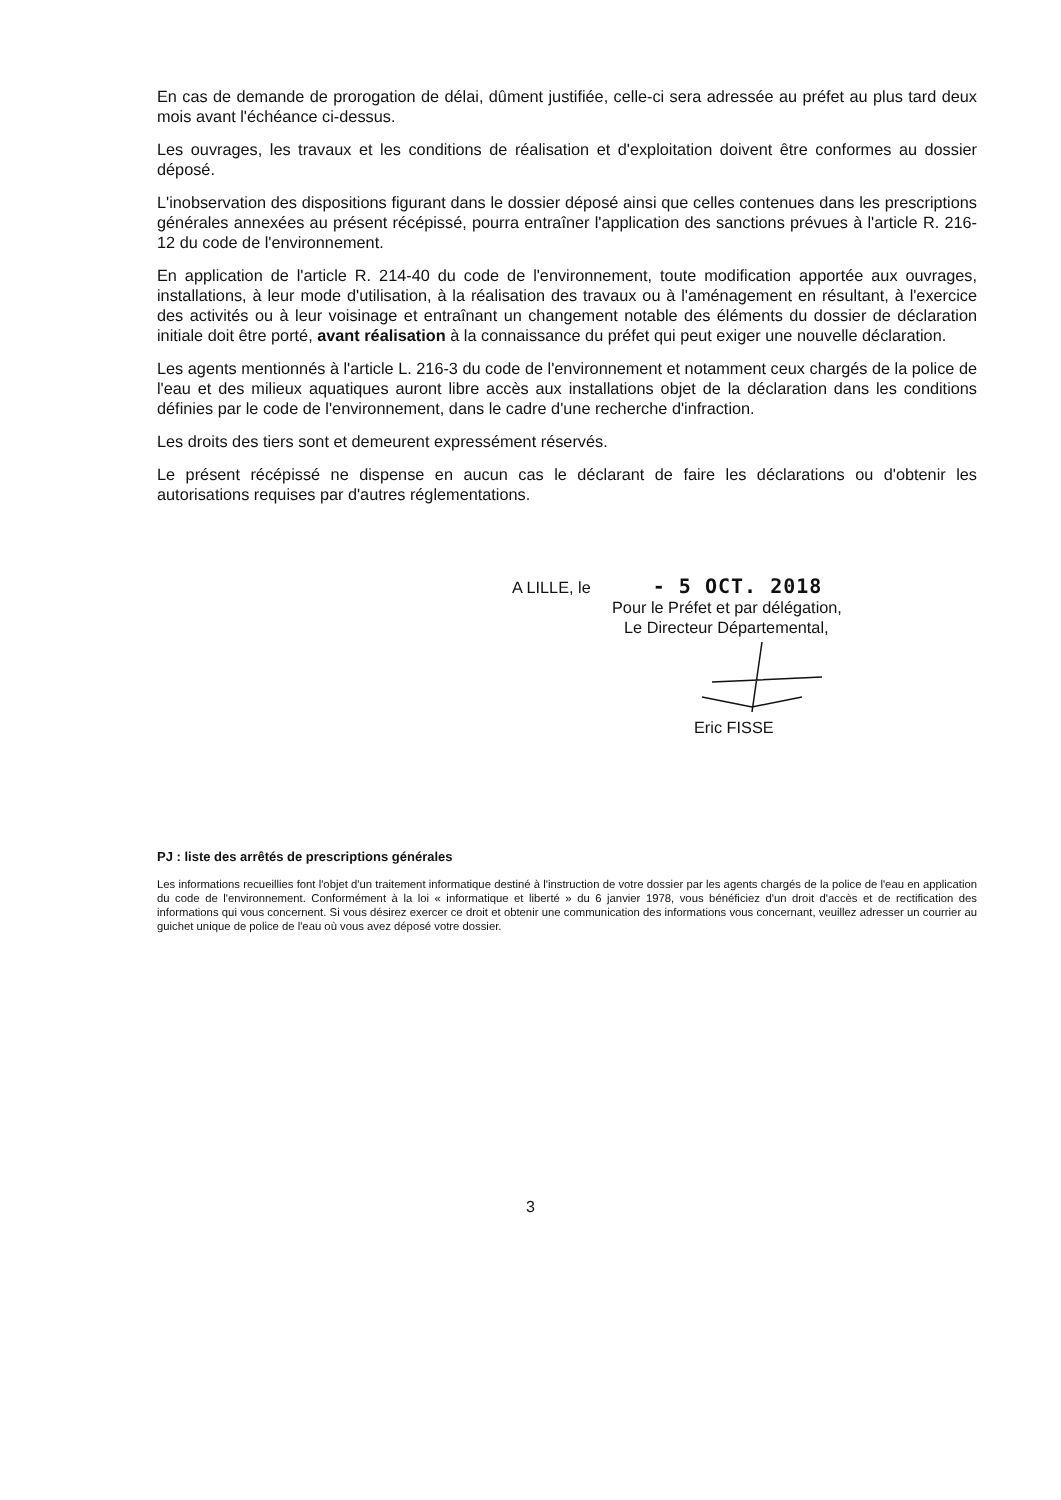En cas de demande de prorogation de délai, dûment justifiée, celle-ci sera adressée au préfet au plus tard deux mois avant l'échéance ci-dessus.
Les ouvrages, les travaux et les conditions de réalisation et d'exploitation doivent être conformes au dossier déposé.
L'inobservation des dispositions figurant dans le dossier déposé ainsi que celles contenues dans les prescriptions générales annexées au présent récépissé, pourra entraîner l'application des sanctions prévues à l'article R. 216-12 du code de l'environnement.
En application de l'article R. 214-40 du code de l'environnement, toute modification apportée aux ouvrages, installations, à leur mode d'utilisation, à la réalisation des travaux ou à l'aménagement en résultant, à l'exercice des activités ou à leur voisinage et entraînant un changement notable des éléments du dossier de déclaration initiale doit être porté, avant réalisation à la connaissance du préfet qui peut exiger une nouvelle déclaration.
Les agents mentionnés à l'article L. 216-3 du code de l'environnement et notamment ceux chargés de la police de l'eau et des milieux aquatiques auront libre accès aux installations objet de la déclaration dans les conditions définies par le code de l'environnement, dans le cadre d'une recherche d'infraction.
Les droits des tiers sont et demeurent expressément réservés.
Le présent récépissé ne dispense en aucun cas le déclarant de faire les déclarations ou d'obtenir les autorisations requises par d'autres réglementations.
A LILLE, le - 5 OCT. 2018
Pour le Préfet et par délégation,
Le Directeur Départemental,
Eric FISSE
PJ : liste des arrêtés de prescriptions générales
Les informations recueillies font l'objet d'un traitement informatique destiné à l'instruction de votre dossier par les agents chargés de la police de l'eau en application du code de l'environnement. Conformément à la loi « informatique et liberté » du 6 janvier 1978, vous bénéficiez d'un droit d'accès et de rectification des informations qui vous concernent. Si vous désirez exercer ce droit et obtenir une communication des informations vous concernant, veuillez adresser un courrier au guichet unique de police de l'eau où vous avez déposé votre dossier.
3